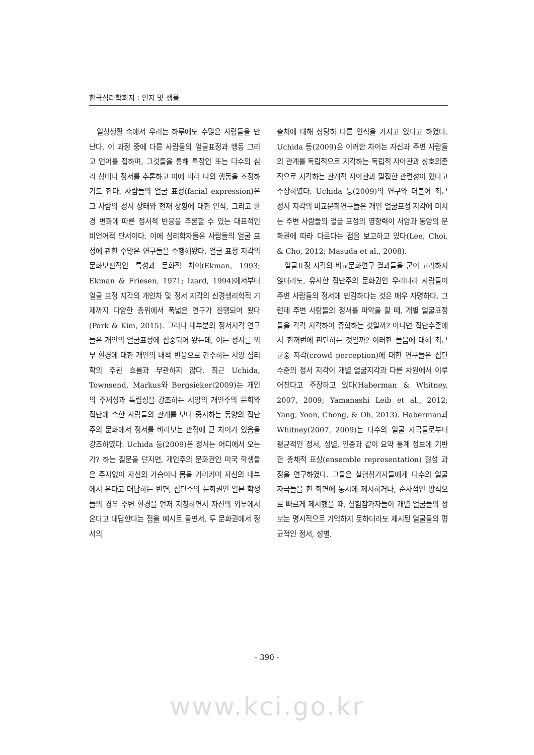한국심리학회지 : 인지 및 생물
일상생활 속에서 우리는 하루에도 수많은 사람들을 만난다. 이 과정 중에 다른 사람들의 얼굴표정과 행동 그리고 언어를 접하며, 그것들을 통해 특정인 또는 다수의 심리 상태나 정서를 추론하고 이에 따라 나의 행동을 조정하기도 한다. 사람들의 얼굴 표정(facial expression)은 그 사람의 정서 상태와 현재 상황에 대한 인식, 그리고 환경 변화에 따른 정서적 반응을 추론할 수 있는 대표적인 비언어적 단서이다. 이에 심리학자들은 사람들의 얼굴 표정에 관한 수많은 연구들을 수행해왔다. 얼굴 표정 지각의 문화보편적인 특성과 문화적 차이(Ekman, 1993; Ekman & Friesen, 1971; Izard, 1994)에서부터 얼굴 표정 지각의 개인차 및 정서 지각의 신경생리학적 기제까지 다양한 층위에서 폭넓은 연구가 진행되어 왔다(Park & Kim, 2015). 그러나 대부분의 정서지각 연구들은 개인의 얼굴표정에 집중되어 왔는데, 이는 정서를 외부 환경에 대한 개인의 내적 반응으로 간주하는 서양 심리학의 주된 흐름과 무관하지 않다. 최근 Uchida, Townsend, Markus와 Bergsieker(2009)는 개인의 주체성과 독립성을 강조하는 서양의 개인주의 문화와 집단에 속한 사람들의 관계를 보다 중시하는 동양의 집단주의 문화에서 정서를 바라보는 관점에 큰 차이가 있음을 강조하였다. Uchida 등(2009)은 정서는 어디에서 오는가? 하는 질문을 던지면, 개인주의 문화권인 미국 학생들은 주저없이 자신의 가슴이나 몸을 가리키며 자신의 내부에서 온다고 대답하는 반면, 집단주의 문화권인 일본 학생들의 경우 주변 환경을 먼저 지칭하면서 자신의 외부에서 온다고 대답한다는 점을 예시로 들면서, 두 문화권에서 정서의
출처에 대해 상당히 다른 인식을 가지고 있다고 하였다. Uchida 등(2009)은 이러한 차이는 자신과 주변 사람들의 관계를 독립적으로 지각하는 독립적 자아관과 상호의존적으로 지각하는 관계적 자아관과 밀접한 관련성이 있다고 주장하였다. Uchida 등(2009)의 연구와 더불어 최근 정서 지각의 비교문화연구들은 개인 얼굴표정 지각에 미치는 주변 사람들의 얼굴 표정의 영향력이 서양과 동양의 문화권에 따라 다르다는 점을 보고하고 있다(Lee, Choi, & Cho, 2012; Masuda et al., 2008).
얼굴표정 지각의 비교문화연구 결과들을 굳이 고려하지 않더라도, 유사한 집단주의 문화권인 우리나라 사람들이 주변 사람들의 정서에 민감하다는 것은 매우 자명하다. 그런데 주변 사람들의 정서를 파악을 할 때, 개별 얼굴표정들을 각각 지각하여 종합하는 것일까? 아니면 집단수준에서 한꺼번에 판단하는 것일까? 이러한 물음에 대해 최근 군중 지각(crowd perception)에 대한 연구들은 집단 수준의 정서 지각이 개별 얼굴지각과 다른 차원에서 이루어진다고 주장하고 있다(Haberman & Whitney, 2007, 2009; Yamanashi Leib et al., 2012; Yang, Yoon, Chong, & Oh, 2013). Haberman과 Whitney(2007, 2009)는 다수의 얼굴 자극들로부터 평균적인 정서, 성별, 인종과 같이 요약 통계 정보에 기반한 총체적 표상(ensemble representation) 형성 과정을 연구하였다. 그들은 실험참가자들에게 다수의 얼굴 자극들을 한 화면에 동시에 제시하거나, 순차적인 방식으로 빠르게 제시했을 때, 실험참가자들이 개별 얼굴들의 정보는 명시적으로 기억하지 못하더라도 제시된 얼굴들의 평균적인 정서, 성별,
- 390 -
www.kci.go.kr